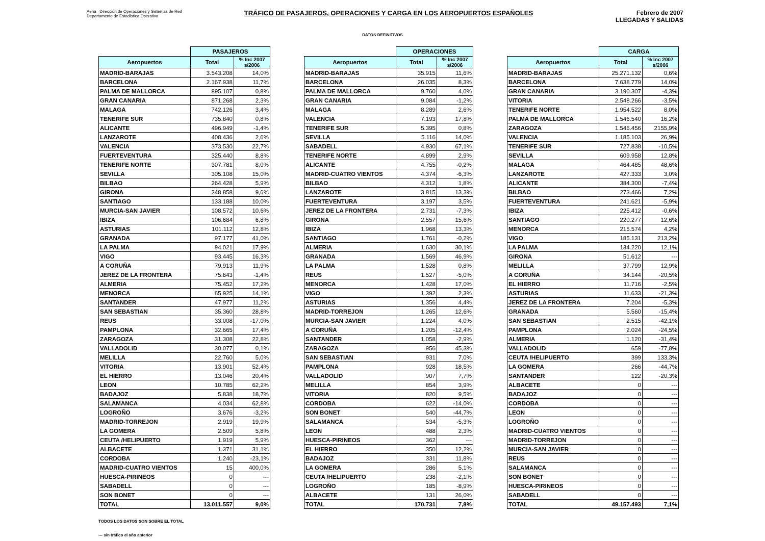Aena Dirección de Operaciones y Sistemas de Red
Departamento de Estadística Operativa
TRÁFICO DE PASAJEROS, OPERACIONES Y CARGA EN LOS AEROPUERTOS ESPAÑOLES
Febrero de 2007
LLEGADAS Y SALIDAS
DATOS DEFINITIVOS
| | PASAJEROS | |
| --- | --- | --- |
| Aeropuertos | Total | % Inc 2007 s/2006 |
| MADRID-BARAJAS | 3.543.208 | 14,0% |
| BARCELONA | 2.167.938 | 11,7% |
| PALMA DE MALLORCA | 895.107 | 0,8% |
| GRAN CANARIA | 871.268 | 2,3% |
| MALAGA | 742.126 | 3,4% |
| TENERIFE SUR | 735.840 | 0,8% |
| ALICANTE | 496.949 | -1,4% |
| LANZAROTE | 408.436 | 2,6% |
| VALENCIA | 373.530 | 22,7% |
| FUERTEVENTURA | 325.440 | 8,8% |
| TENERIFE NORTE | 307.781 | 8,0% |
| SEVILLA | 305.108 | 15,0% |
| BILBAO | 264.428 | 5,9% |
| GIRONA | 248.858 | 9,6% |
| SANTIAGO | 133.188 | 10,0% |
| MURCIA-SAN JAVIER | 108.572 | 10,6% |
| IBIZA | 106.684 | 6,8% |
| ASTURIAS | 101.112 | 12,8% |
| GRANADA | 97.177 | 41,0% |
| LA PALMA | 94.021 | 17,9% |
| VIGO | 93.445 | 16,3% |
| A CORUÑA | 79.913 | 11,9% |
| JEREZ DE LA FRONTERA | 75.643 | -1,4% |
| ALMERIA | 75.452 | 17,2% |
| MENORCA | 65.925 | 14,1% |
| SANTANDER | 47.977 | 11,2% |
| SAN SEBASTIAN | 35.360 | 28,8% |
| REUS | 33.008 | -17,0% |
| PAMPLONA | 32.665 | 17,4% |
| ZARAGOZA | 31.308 | 22,8% |
| VALLADOLID | 30.077 | 0,1% |
| MELILLA | 22.760 | 5,0% |
| VITORIA | 13.901 | 52,4% |
| EL HIERRO | 13.046 | 20,4% |
| LEON | 10.785 | 62,2% |
| BADAJOZ | 5.838 | 18,7% |
| SALAMANCA | 4.034 | 62,8% |
| LOGROÑO | 3.676 | -3,2% |
| MADRID-TORREJON | 2.919 | 19,9% |
| LA GOMERA | 2.509 | 5,8% |
| CEUTA /HELIPUERTO | 1.919 | 5,9% |
| ALBACETE | 1.371 | 31,1% |
| CORDOBA | 1.240 | -23,1% |
| MADRID-CUATRO VIENTOS | 15 | 400,0% |
| HUESCA-PIRINEOS | 0 | --- |
| SABADELL | 0 | --- |
| SON BONET | 0 | --- |
| TOTAL | 13.011.557 | 9,0% |
| | OPERACIONES | |
| --- | --- | --- |
| Aeropuertos | Total | % Inc 2007 s/2006 |
| MADRID-BARAJAS | 35.915 | 11,6% |
| BARCELONA | 26.035 | 8,3% |
| PALMA DE MALLORCA | 9.760 | 4,0% |
| GRAN CANARIA | 9.084 | -1,2% |
| MALAGA | 8.289 | 2,6% |
| VALENCIA | 7.193 | 17,8% |
| TENERIFE SUR | 5.395 | 0,8% |
| SEVILLA | 5.116 | 14,0% |
| SABADELL | 4.930 | 67,1% |
| TENERIFE NORTE | 4.899 | 2,9% |
| ALICANTE | 4.755 | -0,2% |
| MADRID-CUATRO VIENTOS | 4.374 | -6,3% |
| BILBAO | 4.312 | 1,8% |
| LANZAROTE | 3.815 | 13,3% |
| FUERTEVENTURA | 3.197 | 3,5% |
| JEREZ DE LA FRONTERA | 2.731 | -7,3% |
| GIRONA | 2.557 | 15,6% |
| IBIZA | 1.968 | 13,3% |
| SANTIAGO | 1.761 | -0,2% |
| ALMERIA | 1.630 | 30,1% |
| GRANADA | 1.569 | 46,9% |
| LA PALMA | 1.528 | 0,8% |
| REUS | 1.527 | -5,0% |
| MENORCA | 1.428 | 17,0% |
| VIGO | 1.392 | 2,3% |
| ASTURIAS | 1.356 | 4,4% |
| MADRID-TORREJON | 1.265 | 12,6% |
| MURCIA-SAN JAVIER | 1.224 | 4,0% |
| A CORUÑA | 1.205 | -12,4% |
| SANTANDER | 1.058 | -2,9% |
| ZARAGOZA | 956 | 45,3% |
| SAN SEBASTIAN | 931 | 7,0% |
| PAMPLONA | 928 | 18,5% |
| VALLADOLID | 907 | 7,7% |
| MELILLA | 854 | 3,9% |
| VITORIA | 820 | 9,5% |
| CORDOBA | 622 | -14,0% |
| SON BONET | 540 | -44,7% |
| SALAMANCA | 534 | -5,3% |
| LEON | 488 | 2,3% |
| HUESCA-PIRINEOS | 362 | --- |
| EL HIERRO | 350 | 12,2% |
| BADAJOZ | 331 | 11,8% |
| LA GOMERA | 286 | 5,1% |
| CEUTA /HELIPUERTO | 238 | -2,1% |
| LOGROÑO | 185 | -8,9% |
| ALBACETE | 131 | 26,0% |
| TOTAL | 170.731 | 7,8% |
| | CARGA | |
| --- | --- | --- |
| Aeropuertos | Total | % Inc 2007 s/2006 |
| MADRID-BARAJAS | 25.271.132 | 0,6% |
| BARCELONA | 7.638.779 | 14,0% |
| GRAN CANARIA | 3.190.307 | -4,3% |
| VITORIA | 2.548.266 | -3,5% |
| TENERIFE NORTE | 1.954.522 | 8,0% |
| PALMA DE MALLORCA | 1.546.540 | 16,2% |
| ZARAGOZA | 1.546.456 | 2155,9% |
| VALENCIA | 1.185.103 | 26,9% |
| TENERIFE SUR | 727.838 | -10,5% |
| SEVILLA | 609.958 | 12,8% |
| MALAGA | 464.485 | 48,6% |
| LANZAROTE | 427.333 | 3,0% |
| ALICANTE | 384.300 | -7,4% |
| BILBAO | 273.466 | 7,2% |
| FUERTEVENTURA | 241.621 | -5,9% |
| IBIZA | 225.412 | -0,6% |
| SANTIAGO | 220.277 | 12,6% |
| MENORCA | 215.574 | 4,2% |
| VIGO | 185.131 | 213,2% |
| LA PALMA | 134.220 | 12,1% |
| GIRONA | 51.612 | --- |
| MELILLA | 37.799 | 12,9% |
| A CORUÑA | 34.144 | -20,5% |
| EL HIERRO | 11.716 | -2,5% |
| ASTURIAS | 11.633 | -21,3% |
| JEREZ DE LA FRONTERA | 7.204 | -5,3% |
| GRANADA | 5.560 | -15,4% |
| SAN SEBASTIAN | 2.515 | -42,1% |
| PAMPLONA | 2.024 | -24,5% |
| ALMERIA | 1.120 | -31,4% |
| VALLADOLID | 659 | -77,8% |
| CEUTA /HELIPUERTO | 399 | 133,3% |
| LA GOMERA | 266 | -44,7% |
| SANTANDER | 122 | -20,3% |
| ALBACETE | 0 | --- |
| BADAJOZ | 0 | --- |
| CORDOBA | 0 | --- |
| LEON | 0 | --- |
| LOGROÑO | 0 | --- |
| MADRID-CUATRO VIENTOS | 0 | --- |
| MADRID-TORREJON | 0 | --- |
| MURCIA-SAN JAVIER | 0 | --- |
| REUS | 0 | --- |
| SALAMANCA | 0 | --- |
| SON BONET | 0 | --- |
| HUESCA-PIRINEOS | 0 | --- |
| SABADELL | 0 | --- |
| TOTAL | 49.157.493 | 7,1% |
TODOS LOS DATOS SON SOBRE EL TOTAL
--- sin tráfico el año anterior